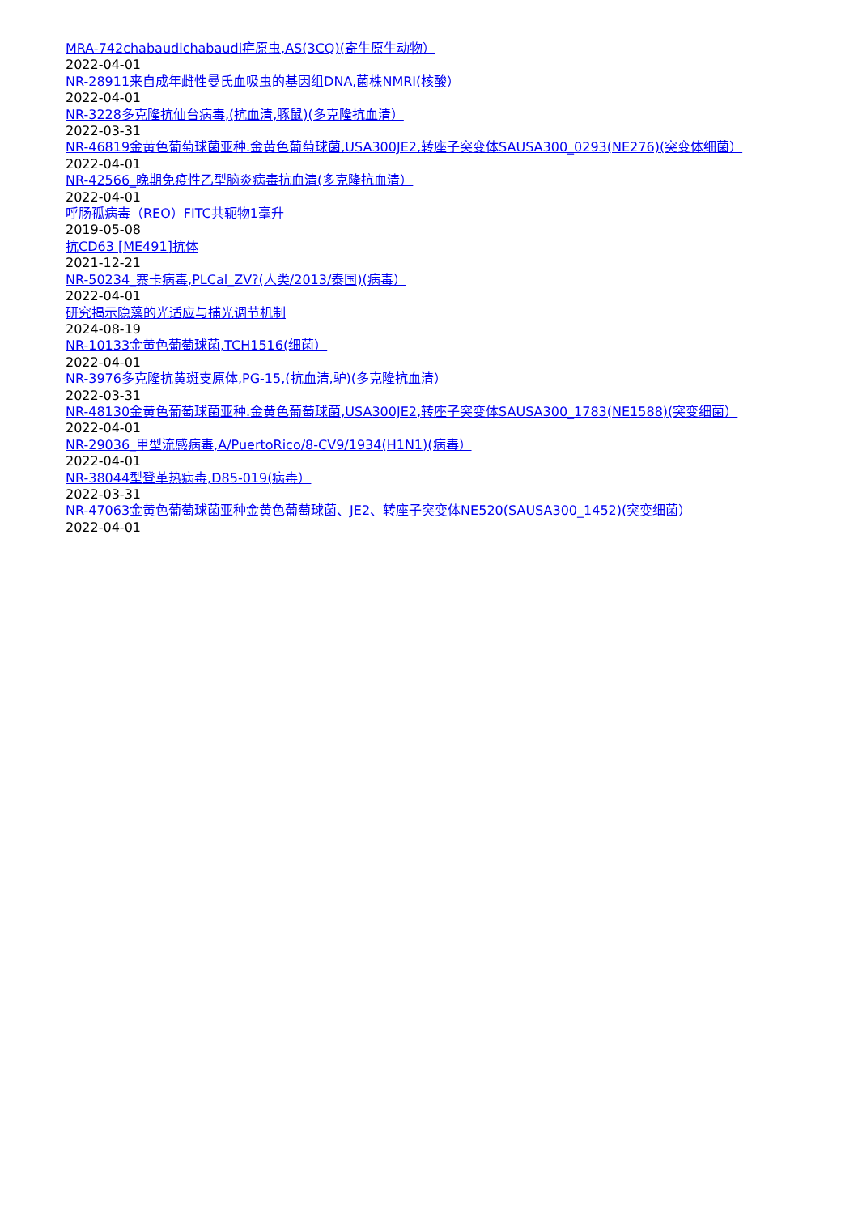MRA-742chabaudichabaudi疟原虫,AS(3CQ)(寄生原生动物）
2022-04-01
NR-28911来自成年雌性曼氏血吸虫的基因组DNA,菌株NMRI(核酸）
2022-04-01
NR-3228多克隆抗仙台病毒,(抗血清,豚鼠)(多克隆抗血清）
2022-03-31
NR-46819金黄色葡萄球菌亚种.金黄色葡萄球菌,USA300JE2,转座子突变体SAUSA300_0293(NE276)(突变体细菌）
2022-04-01
NR-42566_晚期免疫性乙型脑炎病毒抗血清(多克隆抗血清）
2022-04-01
呼肠孤病毒（REO）FITC共轭物1毫升
2019-05-08
抗CD63 [ME491]抗体
2021-12-21
NR-50234_寨卡病毒,PLCal_ZV?(人类/2013/泰国)(病毒）
2022-04-01
研究揭示隐藻的光适应与捕光调节机制
2024-08-19
NR-10133金黄色葡萄球菌,TCH1516(细菌）
2022-04-01
NR-3976多克隆抗黄斑支原体,PG-15,(抗血清,驴)(多克隆抗血清）
2022-03-31
NR-48130金黄色葡萄球菌亚种.金黄色葡萄球菌,USA300JE2,转座子突变体SAUSA300_1783(NE1588)(突变细菌）
2022-04-01
NR-29036_甲型流感病毒,A/PuertoRico/8-CV9/1934(H1N1)(病毒）
2022-04-01
NR-38044型登革热病毒,D85-019(病毒）
2022-03-31
NR-47063金黄色葡萄球菌亚种金黄色葡萄球菌、JE2、转座子突变体NE520(SAUSA300_1452)(突变细菌）
2022-04-01